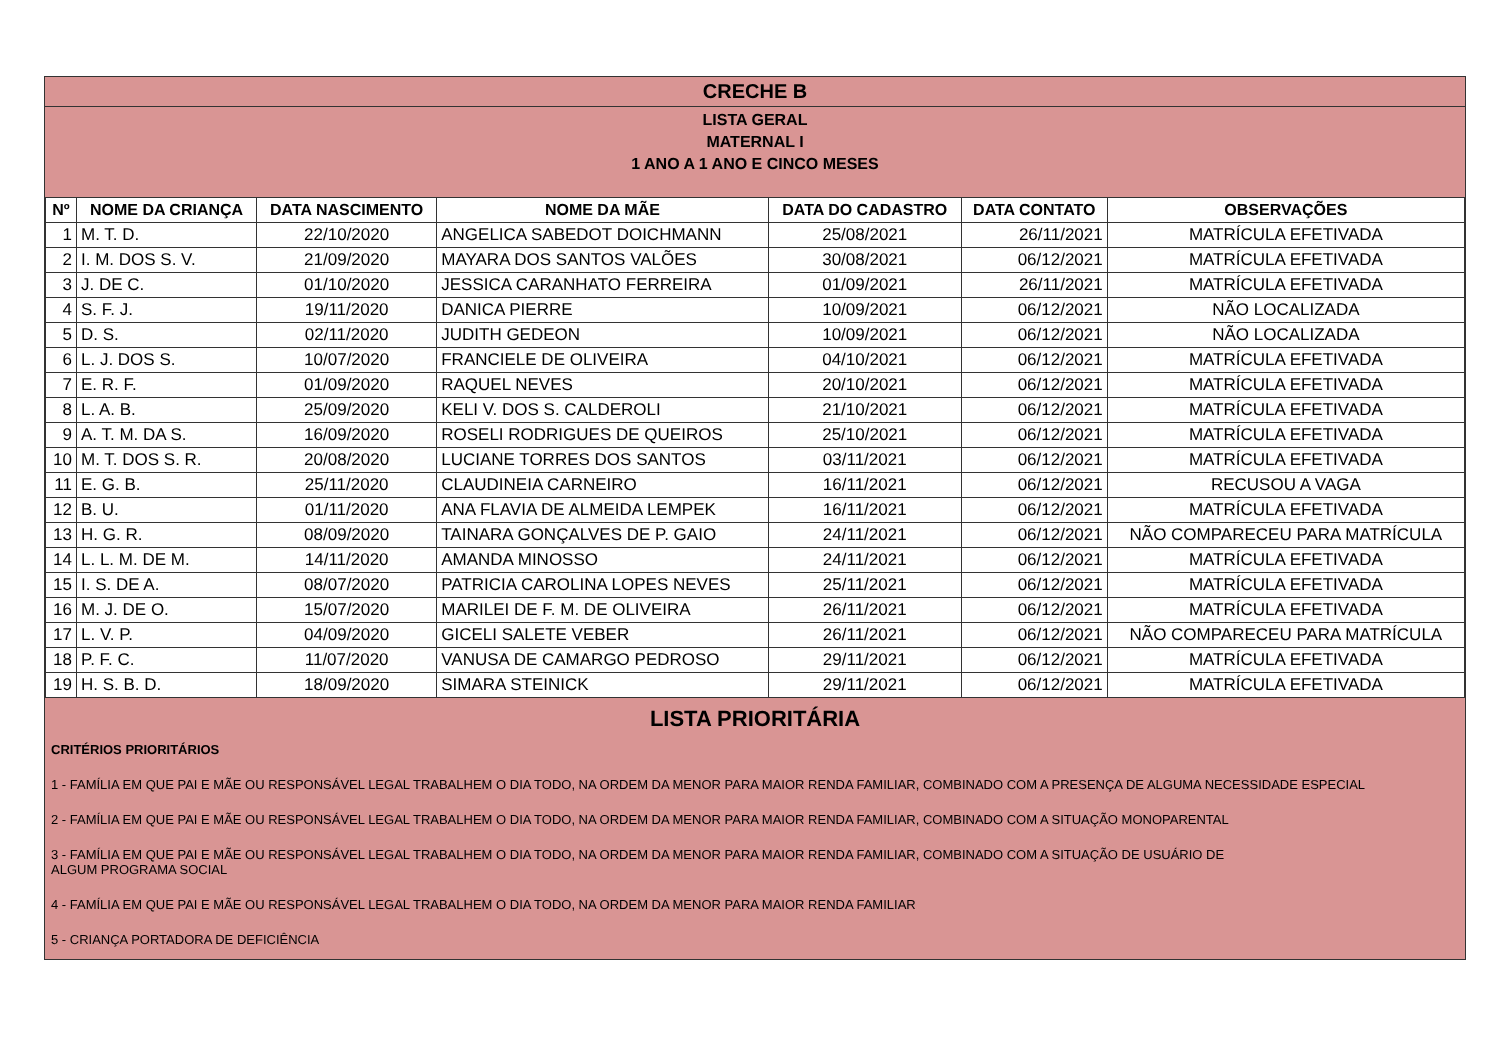CRECHE B
LISTA GERAL
MATERNAL I
1 ANO A 1 ANO E CINCO MESES
| Nº | NOME DA CRIANÇA | DATA NASCIMENTO | NOME DA MÃE | DATA DO CADASTRO | DATA CONTATO | OBSERVAÇÕES |
| --- | --- | --- | --- | --- | --- | --- |
| 1 | M. T. D. | 22/10/2020 | ANGELICA SABEDOT DOICHMANN | 25/08/2021 | 26/11/2021 | MATRÍCULA EFETIVADA |
| 2 | I. M. DOS S. V. | 21/09/2020 | MAYARA DOS SANTOS VALÕES | 30/08/2021 | 06/12/2021 | MATRÍCULA EFETIVADA |
| 3 | J. DE C. | 01/10/2020 | JESSICA CARANHATO FERREIRA | 01/09/2021 | 26/11/2021 | MATRÍCULA EFETIVADA |
| 4 | S. F. J. | 19/11/2020 | DANICA PIERRE | 10/09/2021 | 06/12/2021 | NÃO LOCALIZADA |
| 5 | D. S. | 02/11/2020 | JUDITH GEDEON | 10/09/2021 | 06/12/2021 | NÃO LOCALIZADA |
| 6 | L. J. DOS S. | 10/07/2020 | FRANCIELE DE OLIVEIRA | 04/10/2021 | 06/12/2021 | MATRÍCULA EFETIVADA |
| 7 | E. R. F. | 01/09/2020 | RAQUEL NEVES | 20/10/2021 | 06/12/2021 | MATRÍCULA EFETIVADA |
| 8 | L. A. B. | 25/09/2020 | KELI V. DOS S. CALDEROLI | 21/10/2021 | 06/12/2021 | MATRÍCULA EFETIVADA |
| 9 | A. T. M. DA S. | 16/09/2020 | ROSELI RODRIGUES DE QUEIROS | 25/10/2021 | 06/12/2021 | MATRÍCULA EFETIVADA |
| 10 | M. T. DOS S. R. | 20/08/2020 | LUCIANE TORRES DOS SANTOS | 03/11/2021 | 06/12/2021 | MATRÍCULA EFETIVADA |
| 11 | E. G. B. | 25/11/2020 | CLAUDINEIA CARNEIRO | 16/11/2021 | 06/12/2021 | RECUSOU A VAGA |
| 12 | B. U. | 01/11/2020 | ANA FLAVIA DE ALMEIDA LEMPEK | 16/11/2021 | 06/12/2021 | MATRÍCULA EFETIVADA |
| 13 | H. G. R. | 08/09/2020 | TAINARA GONÇALVES DE P. GAIO | 24/11/2021 | 06/12/2021 | NÃO COMPARECEU PARA MATRÍCULA |
| 14 | L. L. M. DE M. | 14/11/2020 | AMANDA MINOSSO | 24/11/2021 | 06/12/2021 | MATRÍCULA EFETIVADA |
| 15 | I. S. DE A. | 08/07/2020 | PATRICIA CAROLINA LOPES NEVES | 25/11/2021 | 06/12/2021 | MATRÍCULA EFETIVADA |
| 16 | M. J. DE O. | 15/07/2020 | MARILEI DE F. M. DE OLIVEIRA | 26/11/2021 | 06/12/2021 | MATRÍCULA EFETIVADA |
| 17 | L. V. P. | 04/09/2020 | GICELI SALETE VEBER | 26/11/2021 | 06/12/2021 | NÃO COMPARECEU PARA MATRÍCULA |
| 18 | P. F. C. | 11/07/2020 | VANUSA DE CAMARGO PEDROSO | 29/11/2021 | 06/12/2021 | MATRÍCULA EFETIVADA |
| 19 | H. S. B. D. | 18/09/2020 | SIMARA STEINICK | 29/11/2021 | 06/12/2021 | MATRÍCULA EFETIVADA |
LISTA PRIORITÁRIA
CRITÉRIOS PRIORITÁRIOS
1 - FAMÍLIA EM QUE PAI E MÃE OU RESPONSÁVEL LEGAL TRABALHEM O DIA TODO, NA ORDEM DA MENOR PARA MAIOR RENDA FAMILIAR, COMBINADO COM A PRESENÇA DE ALGUMA NECESSIDADE ESPECIAL
2 - FAMÍLIA EM QUE PAI E MÃE OU RESPONSÁVEL LEGAL TRABALHEM O DIA TODO, NA ORDEM DA MENOR PARA MAIOR RENDA FAMILIAR, COMBINADO COM A SITUAÇÃO MONOPARENTAL
3 - FAMÍLIA EM QUE PAI E MÃE OU RESPONSÁVEL LEGAL TRABALHEM O DIA TODO, NA ORDEM DA MENOR PARA MAIOR RENDA FAMILIAR, COMBINADO COM A SITUAÇÃO DE USUÁRIO DE
ALGUM PROGRAMA SOCIAL
4 - FAMÍLIA EM QUE PAI E MÃE OU RESPONSÁVEL LEGAL TRABALHEM O DIA TODO, NA ORDEM DA MENOR PARA MAIOR RENDA FAMILIAR
5 - CRIANÇA PORTADORA DE DEFICIÊNCIA